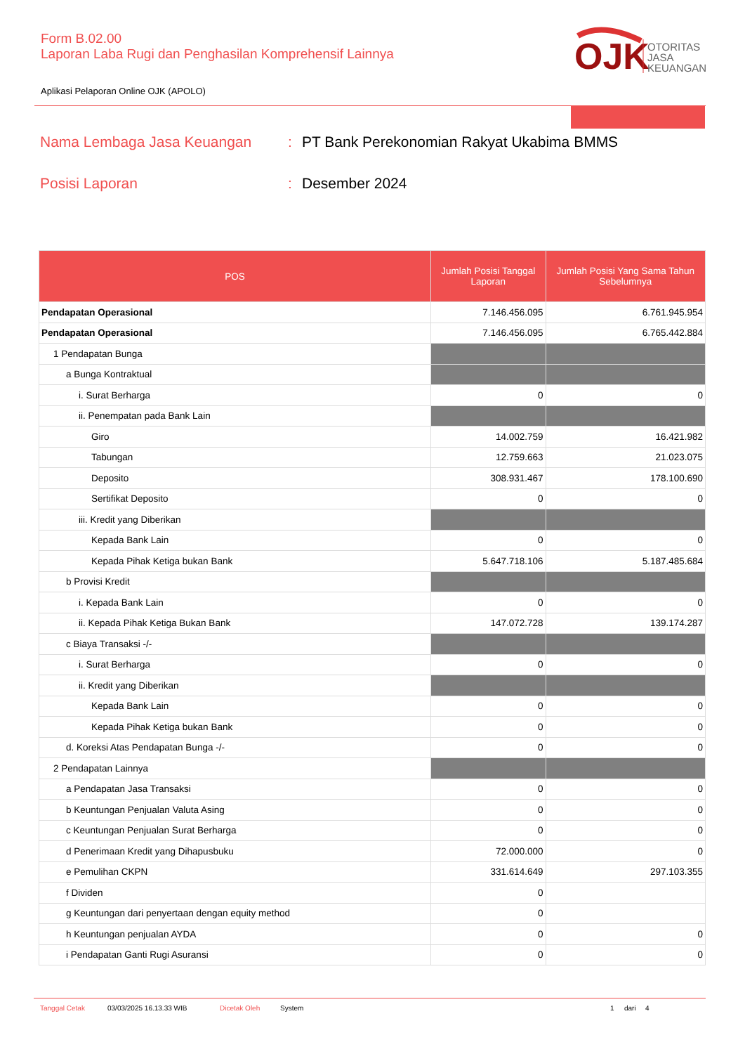Form B.02.00
Laporan Laba Rugi dan Penghasilan Komprehensif Lainnya
OJK
OTORITAS
JASA
KEUANGAN
Aplikasi Pelaporan Online OJK (APOLO)
Nama Lembaga Jasa Keuangan: PT Bank Perekonomian Rakyat Ukabima BMMS
Posisi Laporan: Desember 2024
| POS | Jumlah Posisi Tanggal Laporan | Jumlah Posisi Yang Sama Tahun Sebelumnya |
| --- | --- | --- |
| Pendapatan Operasional | 7.146.456.095 | 6.761.945.954 |
| Pendapatan Operasional | 7.146.456.095 | 6.765.442.884 |
| 1 Pendapatan Bunga | | |
| a Bunga Kontraktual | | |
| i. Surat Berharga | 0 | 0 |
| ii. Penempatan pada Bank Lain | | |
| Giro | 14.002.759 | 16.421.982 |
| Tabungan | 12.759.663 | 21.023.075 |
| Deposito | 308.931.467 | 178.100.690 |
| Sertifikat Deposito | 0 | 0 |
| iii. Kredit yang Diberikan | | |
| Kepada Bank Lain | 0 | 0 |
| Kepada Pihak Ketiga bukan Bank | 5.647.718.106 | 5.187.485.684 |
| b Provisi Kredit | | |
| i. Kepada Bank Lain | 0 | 0 |
| ii. Kepada Pihak Ketiga Bukan Bank | 147.072.728 | 139.174.287 |
| c Biaya Transaksi -/- | | |
| i. Surat Berharga | 0 | 0 |
| ii. Kredit yang Diberikan | | |
| Kepada Bank Lain | 0 | 0 |
| Kepada Pihak Ketiga bukan Bank | 0 | 0 |
| d. Koreksi Atas Pendapatan Bunga -/- | 0 | 0 |
| 2 Pendapatan Lainnya | | |
| a Pendapatan Jasa Transaksi | 0 | 0 |
| b Keuntungan Penjualan Valuta Asing | 0 | 0 |
| c Keuntungan Penjualan Surat Berharga | 0 | 0 |
| d Penerimaan Kredit yang Dihapusbuku | 72.000.000 | 0 |
| e Pemulihan CKPN | 331.614.649 | 297.103.355 |
| f Dividen | 0 | |
| g Keuntungan dari penyertaan dengan equity method | 0 | |
| h Keuntungan penjualan AYDA | 0 | 0 |
| i Pendapatan Ganti Rugi Asuransi | 0 | 0 |
Tanggal Cetak 03/03/2025 16.13.33 WIB Dicetak Oleh System 1 dari 4